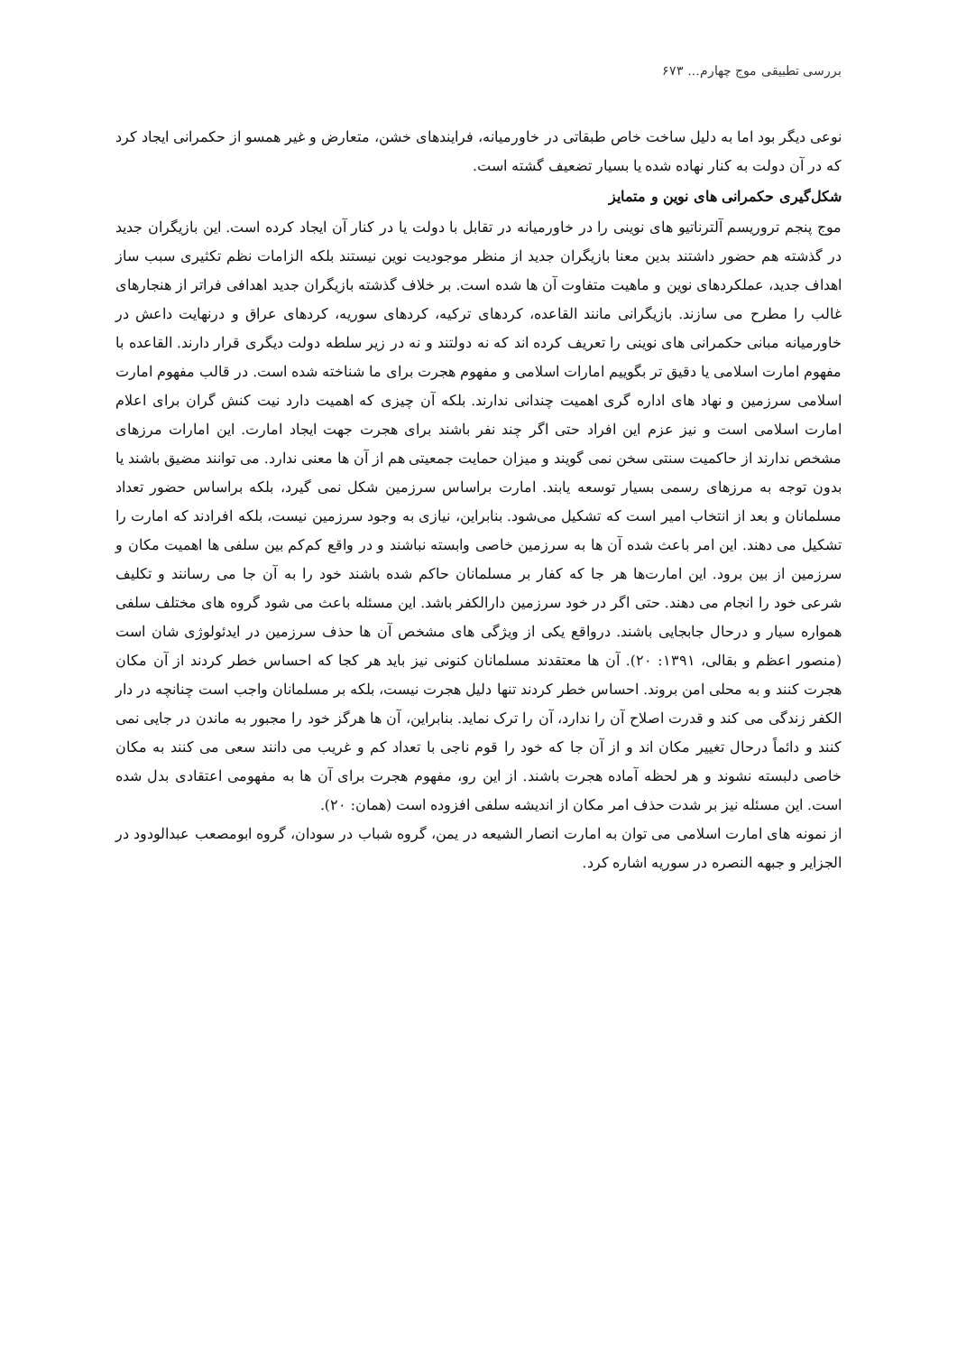بررسی تطبیقی موج چهارم... ۶۷۳
نوعی دیگر بود اما به دلیل ساخت خاص طبقاتی در خاورمیانه، فرایندهای خشن، متعارض و غیر همسو از حکمرانی ایجاد کرد که در آن دولت به کنار نهاده شده یا بسیار تضعیف گشته است.
شکل‌گیری حکمرانی های نوین و متمایز
موج پنجم تروریسم آلترناتیو های نوینی را در خاورمیانه در تقابل با دولت یا در کنار آن ایجاد کرده است. این بازیگران جدید در گذشته هم حضور داشتند بدین معنا بازیگران جدید از منظر موجودیت نوین نیستند بلکه الزامات نظم تکثیری سبب ساز اهداف جدید، عملکردهای نوین و ماهیت متفاوت آن ها شده است. بر خلاف گذشته بازیگران جدید اهدافی فراتر از هنجارهای غالب را مطرح می سازند. بازیگرانی مانند القاعده، کردهای ترکیه، کردهای سوریه، کردهای عراق و درنهایت داعش در خاورمیانه مبانی حکمرانی های نوینی را تعریف کرده اند که نه دولتند و نه در زیر سلطه دولت دیگری قرار دارند. القاعده با مفهوم امارت اسلامی یا دقیق تر بگوییم امارات اسلامی و مفهوم هجرت برای ما شناخته شده است. در قالب مفهوم امارت اسلامی سرزمین و نهاد های اداره گری اهمیت چندانی ندارند. بلکه آن چیزی که اهمیت دارد نیت کنش گران برای اعلام امارت اسلامی است و نیز عزم این افراد حتی اگر چند نفر باشند برای هجرت جهت ایجاد امارت. این امارات مرزهای مشخص ندارند از حاکمیت سنتی سخن نمی گویند و میزان حمایت جمعیتی هم از آن ها معنی ندارد. می توانند مضیق باشند یا بدون توجه به مرزهای رسمی بسیار توسعه یابند. امارت براساس سرزمین شکل نمی گیرد، بلکه براساس حضور تعداد مسلمانان و بعد از انتخاب امیر است که تشکیل می‌شود. بنابراین، نیازی به وجود سرزمین نیست، بلکه افرادند که امارت را تشکیل می دهند. این امر باعث شده آن ها به سرزمین خاصی وابسته نباشند و در واقع کم‌کم بین سلفی ها اهمیت مکان و سرزمین از بین برود. این امارت‌ها هر جا که کفار بر مسلمانان حاکم شده باشند خود را به آن جا می رسانند و تکلیف شرعی خود را انجام می دهند. حتی اگر در خود سرزمین دارالکفر باشد. این مسئله باعث می شود گروه های مختلف سلفی همواره سیار و درحال جابجایی باشند. درواقع یکی از ویژگی های مشخص آن ها حذف سرزمین در ایدئولوژی شان است (منصور اعظم و بقالی، ۱۳۹۱: ۲۰). آن ها معتقدند مسلمانان کنونی نیز باید هر کجا که احساس خطر کردند از آن مکان هجرت کنند و به محلی امن بروند. احساس خطر کردند تنها دلیل هجرت نیست، بلکه بر مسلمانان واجب است چنانچه در دار الکفر زندگی می کند و قدرت اصلاح آن را ندارد، آن را ترک نماید. بنابراین، آن ها هرگز خود را مجبور به ماندن در جایی نمی کنند و دائماً درحال تغییر مکان اند و از آن جا که خود را قوم ناجی با تعداد کم و غریب می دانند سعی می کنند به مکان خاصی دلبسته نشوند و هر لحظه آماده هجرت باشند. از این رو، مفهوم هجرت برای آن ها به مفهومی اعتقادی بدل شده است. این مسئله نیز بر شدت حذف امر مکان از اندیشه سلفی افزوده است (همان: ۲۰).
از نمونه های امارت اسلامی می توان به امارت انصار الشیعه در یمن، گروه شباب در سودان، گروه ابومصعب عبدالودود در الجزایر و جبهه النصره در سوریه اشاره کرد.